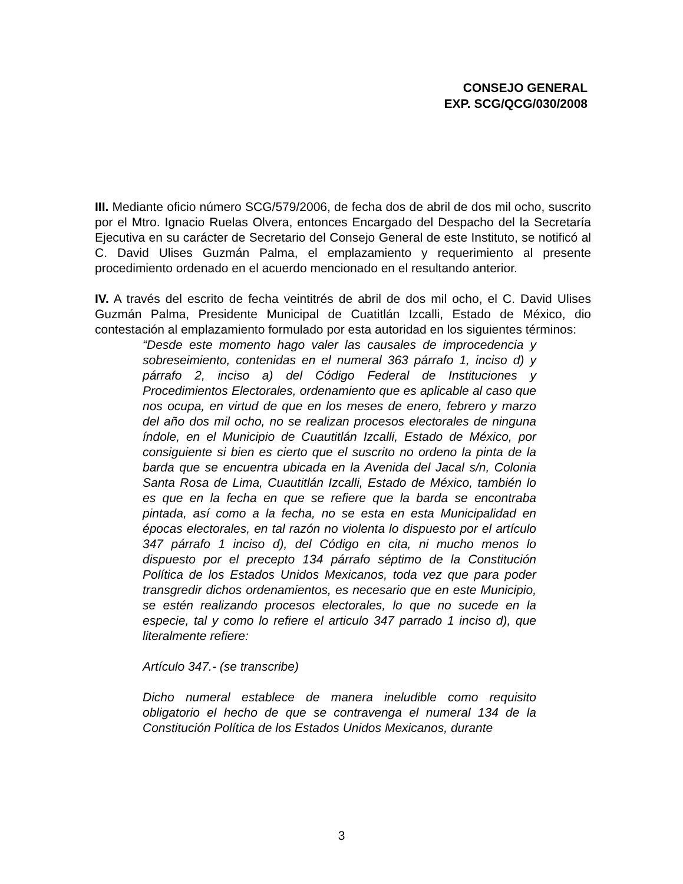CONSEJO GENERAL
EXP. SCG/QCG/030/2008
III. Mediante oficio número SCG/579/2006, de fecha dos de abril de dos mil ocho, suscrito por el Mtro. Ignacio Ruelas Olvera, entonces Encargado del Despacho del la Secretaría Ejecutiva en su carácter de Secretario del Consejo General de este Instituto, se notificó al C. David Ulises Guzmán Palma, el emplazamiento y requerimiento al presente procedimiento ordenado en el acuerdo mencionado en el resultando anterior.
IV. A través del escrito de fecha veintitrés de abril de dos mil ocho, el C. David Ulises Guzmán Palma, Presidente Municipal de Cuatitlán Izcalli, Estado de México, dio contestación al emplazamiento formulado por esta autoridad en los siguientes términos:
“Desde este momento hago valer las causales de improcedencia y sobreseimiento, contenidas en el numeral 363 párrafo 1, inciso d) y párrafo 2, inciso a) del Código Federal de Instituciones y Procedimientos Electorales, ordenamiento que es aplicable al caso que nos ocupa, en virtud de que en los meses de enero, febrero y marzo del año dos mil ocho, no se realizan procesos electorales de ninguna índole, en el Municipio de Cuautitlán Izcalli, Estado de México, por consiguiente si bien es cierto que el suscrito no ordeno la pinta de la barda que se encuentra ubicada en la Avenida del Jacal s/n, Colonia Santa Rosa de Lima, Cuautitlán Izcalli, Estado de México, también lo es que en la fecha en que se refiere que la barda se encontraba pintada, así como a la fecha, no se esta en esta Municipalidad en épocas electorales, en tal razón no violenta lo dispuesto por el artículo 347 párrafo 1 inciso d), del Código en cita, ni mucho menos lo dispuesto por el precepto 134 párrafo séptimo de la Constitución Política de los Estados Unidos Mexicanos, toda vez que para poder transgredir dichos ordenamientos, es necesario que en este Municipio, se estén realizando procesos electorales, lo que no sucede en la especie, tal y como lo refiere el articulo 347 parrado 1 inciso d), que literalmente refiere:
Artículo 347.- (se transcribe)
Dicho numeral establece de manera ineludible como requisito obligatorio el hecho de que se contravenga el numeral 134 de la Constitución Política de los Estados Unidos Mexicanos, durante
3